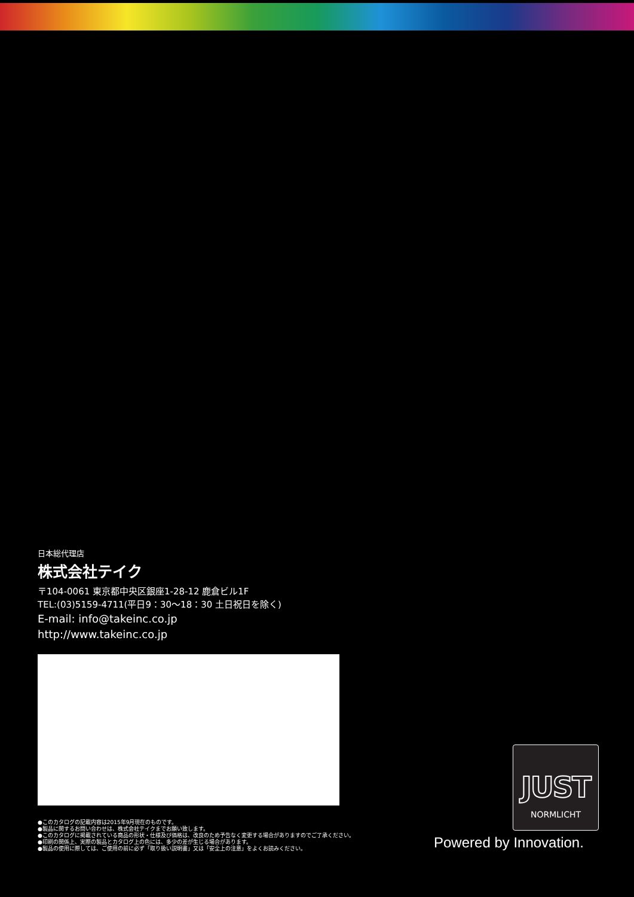日本総代理店
株式会社テイク
〒104-0061 東京都中央区銀座1-28-12 鹿倉ビル1F
TEL:(03)5159-4711(平日9：30〜18：30 土日祝日を除く)
E-mail: info@takeinc.co.jp
http://www.takeinc.co.jp
●このカタログの記載内容は2015年9月現在のものです。
●製品に関するお問い合わせは、株式会社テイクまでお願い致します。
●このカタログに掲載されている商品の形状・仕様及び価格は、改良のため予告なく変更する場合がありますのでご了承ください。
●印刷の関係上、実際の製品とカタログ上の色には、多少の差が生じる場合があります。
●製品の使用に際しては、ご使用の前に必ず「取り扱い説明書」又は「安全上の注意」をよくお読みください。
JUST
NORMLICHT
Powered by Innovation.